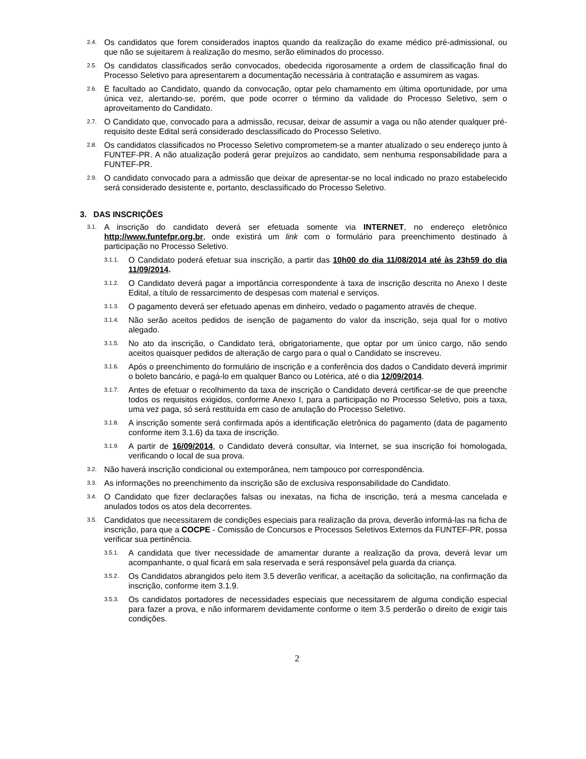2.4. Os candidatos que forem considerados inaptos quando da realização do exame médico pré-admissional, ou que não se sujeitarem à realização do mesmo, serão eliminados do processo.
2.5. Os candidatos classificados serão convocados, obedecida rigorosamente a ordem de classificação final do Processo Seletivo para apresentarem a documentação necessária à contratação e assumirem as vagas.
2.6. É facultado ao Candidato, quando da convocação, optar pelo chamamento em última oportunidade, por uma única vez, alertando-se, porém, que pode ocorrer o término da validade do Processo Seletivo, sem o aproveitamento do Candidato.
2.7. O Candidato que, convocado para a admissão, recusar, deixar de assumir a vaga ou não atender qualquer pré-requisito deste Edital será considerado desclassificado do Processo Seletivo.
2.8. Os candidatos classificados no Processo Seletivo comprometem-se a manter atualizado o seu endereço junto à FUNTEF-PR. A não atualização poderá gerar prejuízos ao candidato, sem nenhuma responsabilidade para a FUNTEF-PR.
2.9. O candidato convocado para a admissão que deixar de apresentar-se no local indicado no prazo estabelecido será considerado desistente e, portanto, desclassificado do Processo Seletivo.
3. DAS INSCRIÇÕES
3.1. A inscrição do candidato deverá ser efetuada somente via INTERNET, no endereço eletrônico http://www.funtefpr.org.br, onde existirá um link com o formulário para preenchimento destinado à participação no Processo Seletivo.
3.1.1. O Candidato poderá efetuar sua inscrição, a partir das 10h00 do dia 11/08/2014 até às 23h59 do dia 11/09/2014.
3.1.2. O Candidato deverá pagar a importância correspondente à taxa de inscrição descrita no Anexo I deste Edital, a título de ressarcimento de despesas com material e serviços.
3.1.3. O pagamento deverá ser efetuado apenas em dinheiro, vedado o pagamento através de cheque.
3.1.4. Não serão aceitos pedidos de isenção de pagamento do valor da inscrição, seja qual for o motivo alegado.
3.1.5. No ato da inscrição, o Candidato terá, obrigatoriamente, que optar por um único cargo, não sendo aceitos quaisquer pedidos de alteração de cargo para o qual o Candidato se inscreveu.
3.1.6. Após o preenchimento do formulário de inscrição e a conferência dos dados o Candidato deverá imprimir o boleto bancário, e pagá-lo em qualquer Banco ou Lotérica, até o dia 12/09/2014.
3.1.7. Antes de efetuar o recolhimento da taxa de inscrição o Candidato deverá certificar-se de que preenche todos os requisitos exigidos, conforme Anexo I, para a participação no Processo Seletivo, pois a taxa, uma vez paga, só será restituída em caso de anulação do Processo Seletivo.
3.1.8. A inscrição somente será confirmada após a identificação eletrônica do pagamento (data de pagamento conforme item 3.1.6) da taxa de inscrição.
3.1.9. A partir de 16/09/2014, o Candidato deverá consultar, via Internet, se sua inscrição foi homologada, verificando o local de sua prova.
3.2. Não haverá inscrição condicional ou extemporânea, nem tampouco por correspondência.
3.3. As informações no preenchimento da inscrição são de exclusiva responsabilidade do Candidato.
3.4. O Candidato que fizer declarações falsas ou inexatas, na ficha de inscrição, terá a mesma cancelada e anulados todos os atos dela decorrentes.
3.5. Candidatos que necessitarem de condições especiais para realização da prova, deverão informá-las na ficha de inscrição, para que a COCPE - Comissão de Concursos e Processos Seletivos Externos da FUNTEF-PR, possa verificar sua pertinência.
3.5.1. A candidata que tiver necessidade de amamentar durante a realização da prova, deverá levar um acompanhante, o qual ficará em sala reservada e será responsável pela guarda da criança.
3.5.2. Os Candidatos abrangidos pelo item 3.5 deverão verificar, a aceitação da solicitação, na confirmação da inscrição, conforme item 3.1.9.
3.5.3. Os candidatos portadores de necessidades especiais que necessitarem de alguma condição especial para fazer a prova, e não informarem devidamente conforme o item 3.5 perderão o direito de exigir tais condições.
2